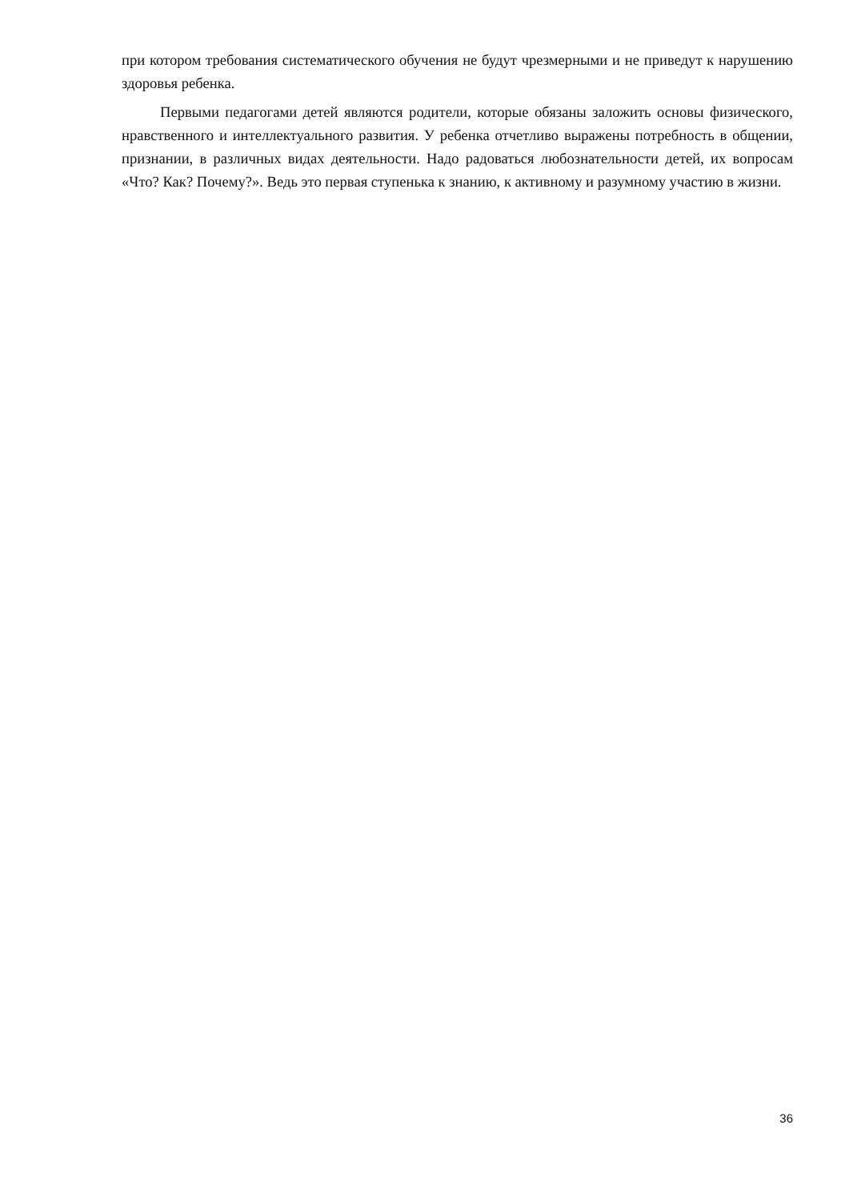при котором требования систематического обучения не будут чрезмерными и не приведут к нарушению здоровья ребенка.
Первыми педагогами детей являются родители, которые обязаны заложить основы физического, нравственного и интеллектуального развития. У ребенка отчетливо выражены потребность в общении, признании, в различных видах деятельности. Надо радоваться любознательности детей, их вопросам «Что? Как? Почему?». Ведь это первая ступенька к знанию, к активному и разумному участию в жизни.
36